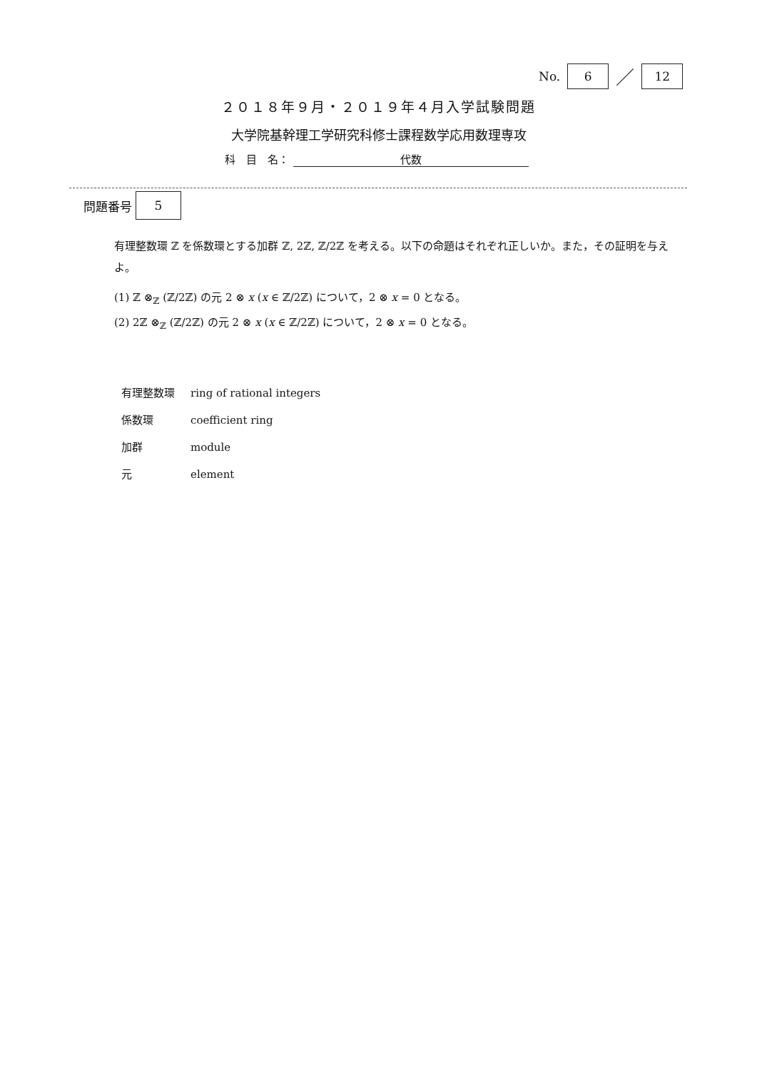No. 6 ／ 12
２０１８年９月・２０１９年４月入学試験問題
大学院基幹理工学研究科修士課程数学応用数理専攻
科　目　名： 代数
問題番号 5
有理整数環 ℤ を係数環とする加群 ℤ, 2ℤ, ℤ/2ℤ を考える。以下の命題はそれぞれ正しいか。また，その証明を与えよ。
(1) ℤ ⊗<sub>ℤ</sub> (ℤ/2ℤ) の元 2 ⊗ x (x ∈ ℤ/2ℤ) について，2 ⊗ x = 0 となる。
(2) 2ℤ ⊗<sub>ℤ</sub> (ℤ/2ℤ) の元 2 ⊗ x (x ∈ ℤ/2ℤ) について，2 ⊗ x = 0 となる。
| 有理整数環 | ring of rational integers |
| 係数環 | coefficient ring |
| 加群 | module |
| 元 | element |